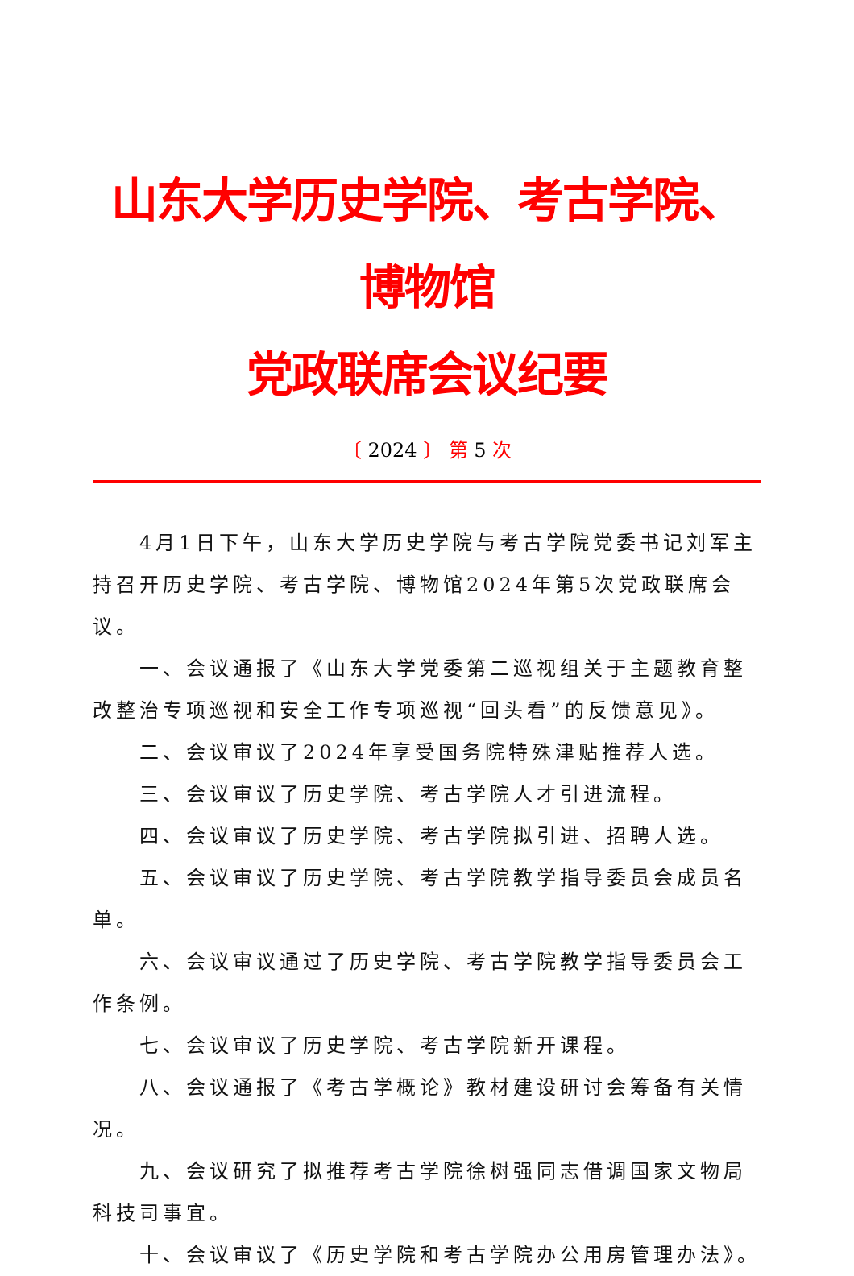山东大学历史学院、考古学院、博物馆
党政联席会议纪要
〔 2024 〕 第 5 次
4月1日下午，山东大学历史学院与考古学院党委书记刘军主持召开历史学院、考古学院、博物馆2024年第5次党政联席会议。
一、会议通报了《山东大学党委第二巡视组关于主题教育整改整治专项巡视和安全工作专项巡视“回头看”的反馈意见》。
二、会议审议了2024年享受国务院特殊津贴推荐人选。
三、会议审议了历史学院、考古学院人才引进流程。
四、会议审议了历史学院、考古学院拟引进、招聘人选。
五、会议审议了历史学院、考古学院教学指导委员会成员名单。
六、会议审议通过了历史学院、考古学院教学指导委员会工作条例。
七、会议审议了历史学院、考古学院新开课程。
八、会议通报了《考古学概论》教材建设研讨会筹备有关情况。
九、会议研究了拟推荐考古学院徐树强同志借调国家文物局科技司事宜。
十、会议审议了《历史学院和考古学院办公用房管理办法》。